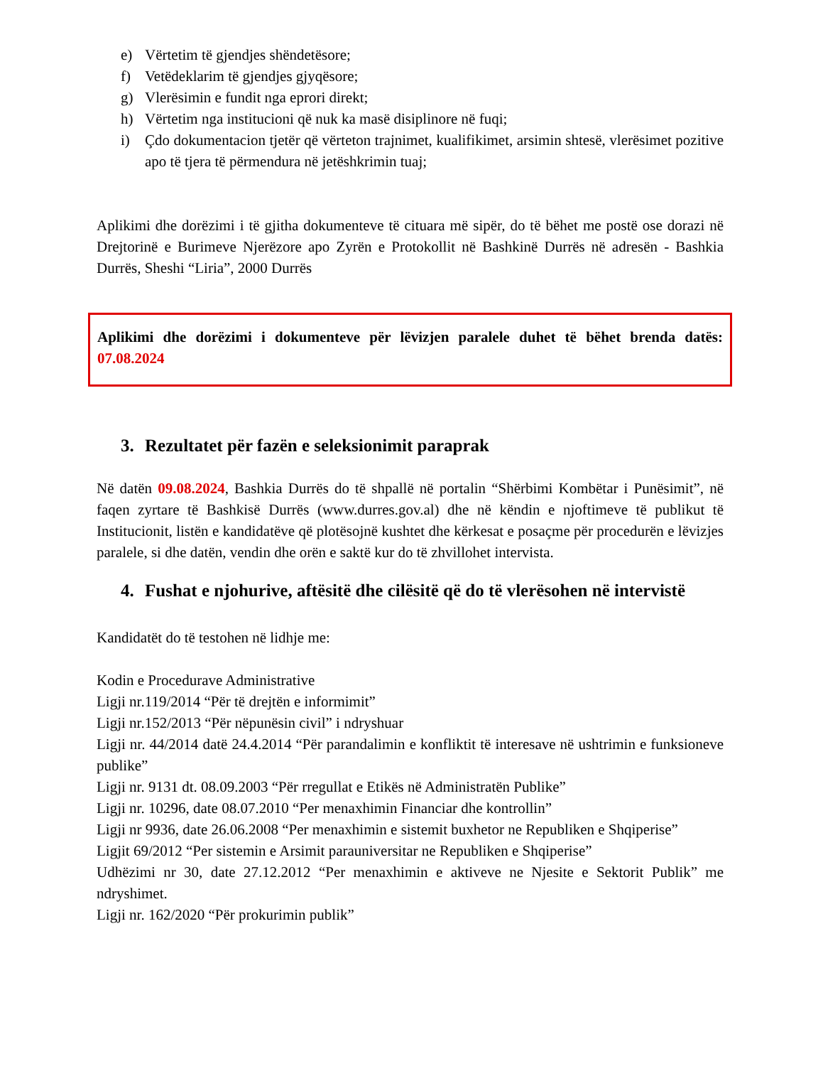e) Vërtetim të gjendjes shëndetësore;
f) Vetëdeklarim të gjendjes gjyqësore;
g) Vlerësimin e fundit nga eprori direkt;
h) Vërtetim nga institucioni që nuk ka masë disiplinore në fuqi;
i) Çdo dokumentacion tjetër që vërteton trajnimet, kualifikimet, arsimin shtesë, vlerësimet pozitive apo të tjera të përmendura në jetëshkrimin tuaj;
Aplikimi dhe dorëzimi i të gjitha dokumenteve të cituara më sipër, do të bëhet me postë ose dorazi në Drejtorinë e Burimeve Njerëzore apo Zyrën e Protokollit në Bashkinë Durrës në adresën - Bashkia Durrës, Sheshi “Liria”, 2000 Durrës
Aplikimi dhe dorëzimi i dokumenteve për lëvizjen paralele duhet të bëhet brenda datës: 07.08.2024
3. Rezultatet për fazën e seleksionimit paraprak
Në datën 09.08.2024, Bashkia Durrës do të shpallë në portalin “Shërbimi Kombëtar i Punësimit”, në faqen zyrtare të Bashkisë Durrës (www.durres.gov.al) dhe në këndin e njoftimeve të publikut të Institucionit, listën e kandidatëve që plotësojnë kushtet dhe kërkesat e posaçme për procedurën e lëvizjes paralele, si dhe datën, vendin dhe orën e saktë kur do të zhvillohet intervista.
4. Fushat e njohurive, aftësitë dhe cilësitë që do të vlerësohen në intervistë
Kandidatët do të testohen në lidhje me:
Kodin e Procedurave Administrative
Ligji nr.119/2014 “Për të drejtën e informimit”
Ligji nr.152/2013 “Për nëpunësin civil” i ndryshuar
Ligji nr. 44/2014 datë 24.4.2014 “Për parandalimin e konfliktit të interesave në ushtrimin e funksioneve publike”
Ligji nr. 9131 dt. 08.09.2003 “Për rregullat e Etikës në Administratën Publike”
Ligji nr. 10296, date 08.07.2010 “Per menaxhimin Financiar dhe kontrollin”
Ligji nr 9936, date 26.06.2008 “Per menaxhimin e sistemit buxhetor ne Republiken e Shqiperise”
Ligjit 69/2012 “Per sistemin e Arsimit parauniversitar ne Republiken e Shqiperise”
Udhëzimi nr 30, date 27.12.2012 “Per menaxhimin e aktiveve ne Njesite e Sektorit Publik” me ndryshimet.
Ligji nr. 162/2020 “Për prokurimin publik”